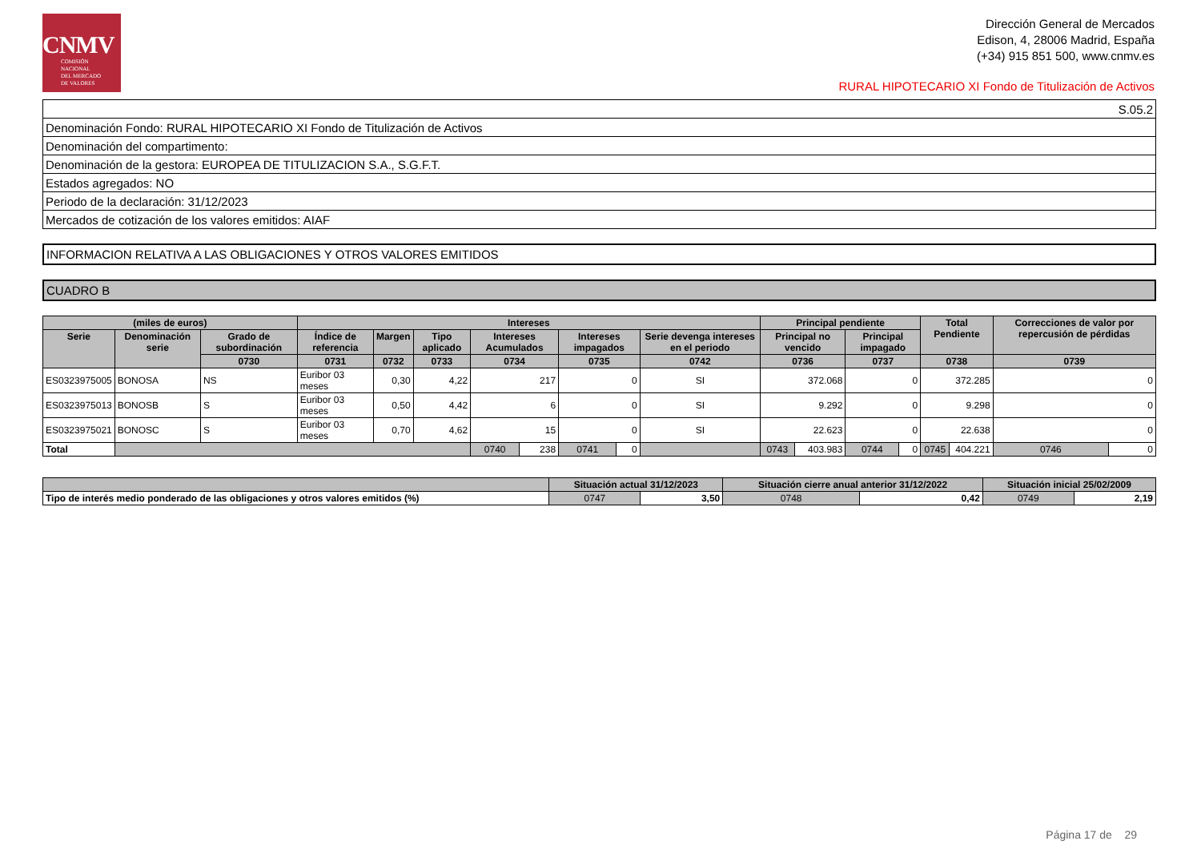CNMV
COMISIÓN
NACIONAL
DEL MERCADO
DE VALORES
Dirección General de Mercados
Edison, 4, 28006 Madrid, España
(+34) 915 851 500, www.cnmv.es
RURAL HIPOTECARIO XI Fondo de Titulización de Activos
| S.05.2 |
| Denominación Fondo: RURAL HIPOTECARIO XI Fondo de Titulización de Activos |
| Denominación del compartimento: |
| Denominación de la gestora: EUROPEA DE TITULIZACION S.A., S.G.F.T. |
| Estados agregados: NO |
| Periodo de la declaración: 31/12/2023 |
| Mercados de cotización de los valores emitidos: AIAF |
INFORMACION RELATIVA A LAS OBLIGACIONES Y OTROS VALORES EMITIDOS
CUADRO B
| (miles de euros) | | | Intereses | | | | | | | | Principal pendiente | | | | Total Pendiente | | Correcciones de valor por repercusión de pérdidas | |
| --- | --- | --- | --- | --- | --- | --- | --- | --- | --- | --- | --- | --- | --- | --- | --- | --- | --- | --- |
| Serie | Denominación serie | Grado de subordinación | Índice de referencia | Margen | Tipo aplicado | Intereses Acumulados | | Intereses impagados | | Serie devenga intereses en el periodo | Principal no vencido | | Principal impagado | | | | | |
| | | 0730 | 0731 | 0732 | 0733 | 0734 | | 0735 | | 0742 | 0736 | | 0737 | | 0738 | | 0739 | |
| ES0323975005 | BONOSA | NS | Euribor 03 meses | 0,30 | 4,22 | 217 | | 0 | | SI | 372.068 | | 0 | | 372.285 | | 0 | |
| ES0323975013 | BONOSB | S | Euribor 03 meses | 0,50 | 4,42 | 6 | | 0 | | SI | 9.292 | | 0 | | 9.298 | | 0 | |
| ES0323975021 | BONOSC | S | Euribor 03 meses | 0,70 | 4,62 | 15 | | 0 | | SI | 22.623 | | 0 | | 22.638 | | 0 | |
| Total | | | | | | 0740 | 238 | 0741 | 0 | | 0743 | 403.983 | 0744 | 0 | 0745 | 404.221 | 0746 | 0 |
| | Situación actual 31/12/2023 | | Situación cierre anual anterior 31/12/2022 | | Situación inicial 25/02/2009 | |
| --- | --- | --- | --- | --- | --- | --- |
| Tipo de interés medio ponderado de las obligaciones y otros valores emitidos (%) | 0747 | 3,50 | 0748 | 0,42 | 0749 | 2,19 |
Página 17 de 29